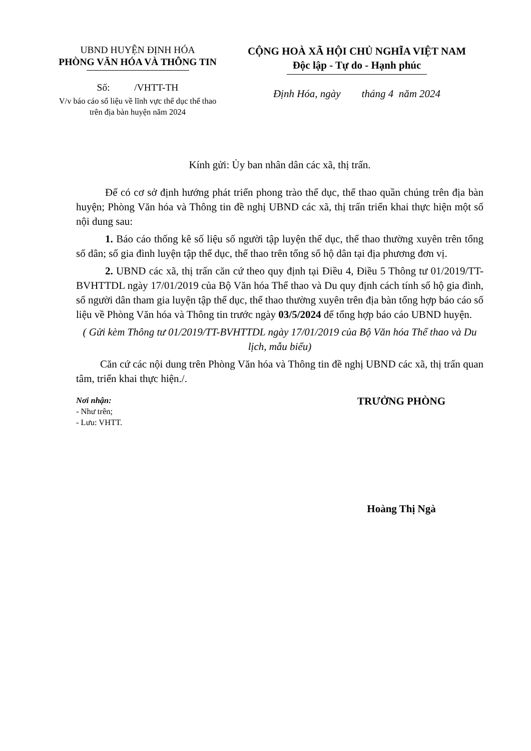UBND HUYỆN ĐỊNH HÓA
PHÒNG VĂN HÓA VÀ THÔNG TIN
Số: /VHTT-TH
V/v báo cáo số liệu về lĩnh vực thể dục thể thao trên địa bàn huyện năm 2024
CỘNG HOÀ XÃ HỘI CHỦ NGHĨA VIỆT NAM
Độc lập - Tự do - Hạnh phúc
Định Hóa, ngày tháng 4 năm 2024
Kính gửi: Ủy ban nhân dân các xã, thị trấn.
Để có cơ sở định hướng phát triển phong trào thể dục, thể thao quần chúng trên địa bàn huyện; Phòng Văn hóa và Thông tin đề nghị UBND các xã, thị trấn triển khai thực hiện một số nội dung sau:
1. Báo cáo thống kê số liệu số người tập luyện thể dục, thể thao thường xuyên trên tổng số dân; số gia đình luyện tập thể dục, thể thao trên tổng số hộ dân tại địa phương đơn vị.
2. UBND các xã, thị trấn căn cứ theo quy định tại Điều 4, Điều 5 Thông tư 01/2019/TT-BVHTTDL ngày 17/01/2019 của Bộ Văn hóa Thể thao và Du quy định cách tính số hộ gia đình, số người dân tham gia luyện tập thể dục, thể thao thường xuyên trên địa bàn tổng hợp báo cáo số liệu về Phòng Văn hóa và Thông tin trước ngày 03/5/2024 để tổng hợp báo cáo UBND huyện.
( Gửi kèm Thông tư 01/2019/TT-BVHTTDL ngày 17/01/2019 của Bộ Văn hóa Thể thao và Du lịch, mẫu biểu)
Căn cứ các nội dung trên Phòng Văn hóa và Thông tin đề nghị UBND các xã, thị trấn quan tâm, triển khai thực hiện./.
Nơi nhận:
- Như trên;
- Lưu: VHTT.
TRƯỞNG PHÒNG
Hoàng Thị Ngà